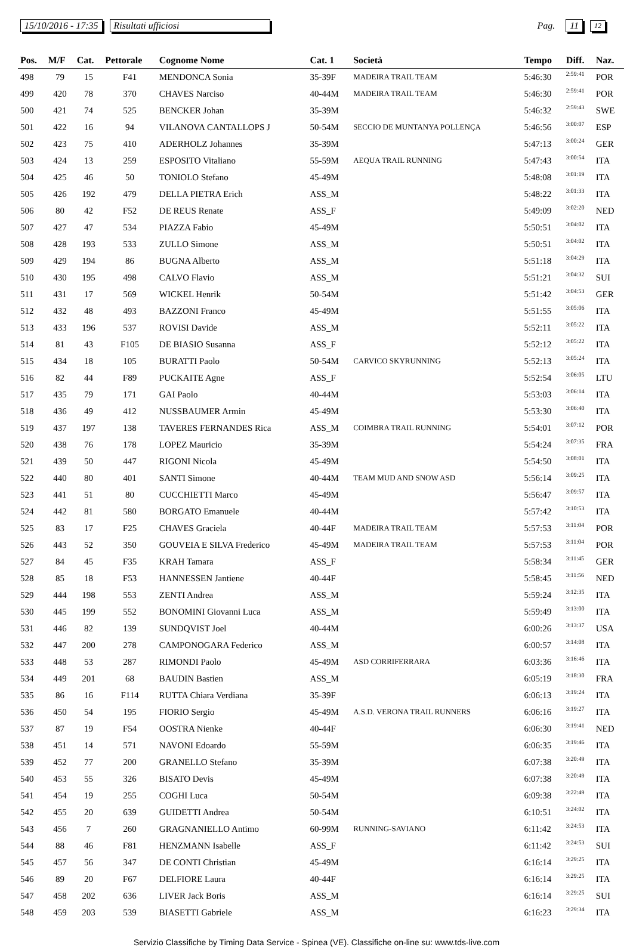15/10/2016 - 17:35 Risultati ufficiosi Pag. 11 12
| Pos. | M/F | Cat. | Pettorale | Cognome Nome | Cat. 1 | Società | Tempo | Diff. | Naz. |
| --- | --- | --- | --- | --- | --- | --- | --- | --- | --- |
| 498 | 79 | 15 | F41 | MENDONCA Sonia | 35-39F | MADEIRA TRAIL TEAM | 5:46:30 | 2:59:41 | POR |
| 499 | 420 | 78 | 370 | CHAVES Narciso | 40-44M | MADEIRA TRAIL TEAM | 5:46:30 | 2:59:41 | POR |
| 500 | 421 | 74 | 525 | BENCKER Johan | 35-39M | | 5:46:32 | 2:59:43 | SWE |
| 501 | 422 | 16 | 94 | VILANOVA CANTALLOPS J | 50-54M | SECCIO DE MUNTANYA POLLENÇA | 5:46:56 | 3:00:07 | ESP |
| 502 | 423 | 75 | 410 | ADERHOLZ Johannes | 35-39M | | 5:47:13 | 3:00:24 | GER |
| 503 | 424 | 13 | 259 | ESPOSITO Vitaliano | 55-59M | AEQUA TRAIL RUNNING | 5:47:43 | 3:00:54 | ITA |
| 504 | 425 | 46 | 50 | TONIOLO Stefano | 45-49M | | 5:48:08 | 3:01:19 | ITA |
| 505 | 426 | 192 | 479 | DELLA PIETRA Erich | ASS_M | | 5:48:22 | 3:01:33 | ITA |
| 506 | 80 | 42 | F52 | DE REUS Renate | ASS_F | | 5:49:09 | 3:02:20 | NED |
| 507 | 427 | 47 | 534 | PIAZZA Fabio | 45-49M | | 5:50:51 | 3:04:02 | ITA |
| 508 | 428 | 193 | 533 | ZULLO Simone | ASS_M | | 5:50:51 | 3:04:02 | ITA |
| 509 | 429 | 194 | 86 | BUGNA Alberto | ASS_M | | 5:51:18 | 3:04:29 | ITA |
| 510 | 430 | 195 | 498 | CALVO Flavio | ASS_M | | 5:51:21 | 3:04:32 | SUI |
| 511 | 431 | 17 | 569 | WICKEL Henrik | 50-54M | | 5:51:42 | 3:04:53 | GER |
| 512 | 432 | 48 | 493 | BAZZONI Franco | 45-49M | | 5:51:55 | 3:05:06 | ITA |
| 513 | 433 | 196 | 537 | ROVISI Davide | ASS_M | | 5:52:11 | 3:05:22 | ITA |
| 514 | 81 | 43 | F105 | DE BIASIO Susanna | ASS_F | | 5:52:12 | 3:05:22 | ITA |
| 515 | 434 | 18 | 105 | BURATTI Paolo | 50-54M | CARVICO SKYRUNNING | 5:52:13 | 3:05:24 | ITA |
| 516 | 82 | 44 | F89 | PUCKAITE Agne | ASS_F | | 5:52:54 | 3:06:05 | LTU |
| 517 | 435 | 79 | 171 | GAI Paolo | 40-44M | | 5:53:03 | 3:06:14 | ITA |
| 518 | 436 | 49 | 412 | NUSSBAUMER Armin | 45-49M | | 5:53:30 | 3:06:40 | ITA |
| 519 | 437 | 197 | 138 | TAVERES FERNANDES Rica | ASS_M | COIMBRA TRAIL RUNNING | 5:54:01 | 3:07:12 | POR |
| 520 | 438 | 76 | 178 | LOPEZ Mauricio | 35-39M | | 5:54:24 | 3:07:35 | FRA |
| 521 | 439 | 50 | 447 | RIGONI Nicola | 45-49M | | 5:54:50 | 3:08:01 | ITA |
| 522 | 440 | 80 | 401 | SANTI Simone | 40-44M | TEAM MUD AND SNOW ASD | 5:56:14 | 3:09:25 | ITA |
| 523 | 441 | 51 | 80 | CUCCHIETTI Marco | 45-49M | | 5:56:47 | 3:09:57 | ITA |
| 524 | 442 | 81 | 580 | BORGATO Emanuele | 40-44M | | 5:57:42 | 3:10:53 | ITA |
| 525 | 83 | 17 | F25 | CHAVES Graciela | 40-44F | MADEIRA TRAIL TEAM | 5:57:53 | 3:11:04 | POR |
| 526 | 443 | 52 | 350 | GOUVEIA E SILVA Frederico | 45-49M | MADEIRA TRAIL TEAM | 5:57:53 | 3:11:04 | POR |
| 527 | 84 | 45 | F35 | KRAH Tamara | ASS_F | | 5:58:34 | 3:11:45 | GER |
| 528 | 85 | 18 | F53 | HANNESSEN Jantiene | 40-44F | | 5:58:45 | 3:11:56 | NED |
| 529 | 444 | 198 | 553 | ZENTI Andrea | ASS_M | | 5:59:24 | 3:12:35 | ITA |
| 530 | 445 | 199 | 552 | BONOMINI Giovanni Luca | ASS_M | | 5:59:49 | 3:13:00 | ITA |
| 531 | 446 | 82 | 139 | SUNDQVIST Joel | 40-44M | | 6:00:26 | 3:13:37 | USA |
| 532 | 447 | 200 | 278 | CAMPONOGARA Federico | ASS_M | | 6:00:57 | 3:14:08 | ITA |
| 533 | 448 | 53 | 287 | RIMONDI Paolo | 45-49M | ASD CORRIFERRARA | 6:03:36 | 3:16:46 | ITA |
| 534 | 449 | 201 | 68 | BAUDIN Bastien | ASS_M | | 6:05:19 | 3:18:30 | FRA |
| 535 | 86 | 16 | F114 | RUTTA Chiara Verdiana | 35-39F | | 6:06:13 | 3:19:24 | ITA |
| 536 | 450 | 54 | 195 | FIORIO Sergio | 45-49M | A.S.D. VERONA TRAIL RUNNERS | 6:06:16 | 3:19:27 | ITA |
| 537 | 87 | 19 | F54 | OOSTRA Nienke | 40-44F | | 6:06:30 | 3:19:41 | NED |
| 538 | 451 | 14 | 571 | NAVONI Edoardo | 55-59M | | 6:06:35 | 3:19:46 | ITA |
| 539 | 452 | 77 | 200 | GRANELLO Stefano | 35-39M | | 6:07:38 | 3:20:49 | ITA |
| 540 | 453 | 55 | 326 | BISATO Devis | 45-49M | | 6:07:38 | 3:20:49 | ITA |
| 541 | 454 | 19 | 255 | COGHI Luca | 50-54M | | 6:09:38 | 3:22:49 | ITA |
| 542 | 455 | 20 | 639 | GUIDETTI Andrea | 50-54M | | 6:10:51 | 3:24:02 | ITA |
| 543 | 456 | 7 | 260 | GRAGNANIELLO Antimo | 60-99M | RUNNING-SAVIANO | 6:11:42 | 3:24:53 | ITA |
| 544 | 88 | 46 | F81 | HENZMANN Isabelle | ASS_F | | 6:11:42 | 3:24:53 | SUI |
| 545 | 457 | 56 | 347 | DE CONTI Christian | 45-49M | | 6:16:14 | 3:29:25 | ITA |
| 546 | 89 | 20 | F67 | DELFIORE Laura | 40-44F | | 6:16:14 | 3:29:25 | ITA |
| 547 | 458 | 202 | 636 | LIVER Jack Boris | ASS_M | | 6:16:14 | 3:29:25 | SUI |
| 548 | 459 | 203 | 539 | BIASETTI Gabriele | ASS_M | | 6:16:23 | 3:29:34 | ITA |
Servizio Classifiche by Timing Data Service - Spinea (VE). Classifiche on-line su: www.tds-live.com